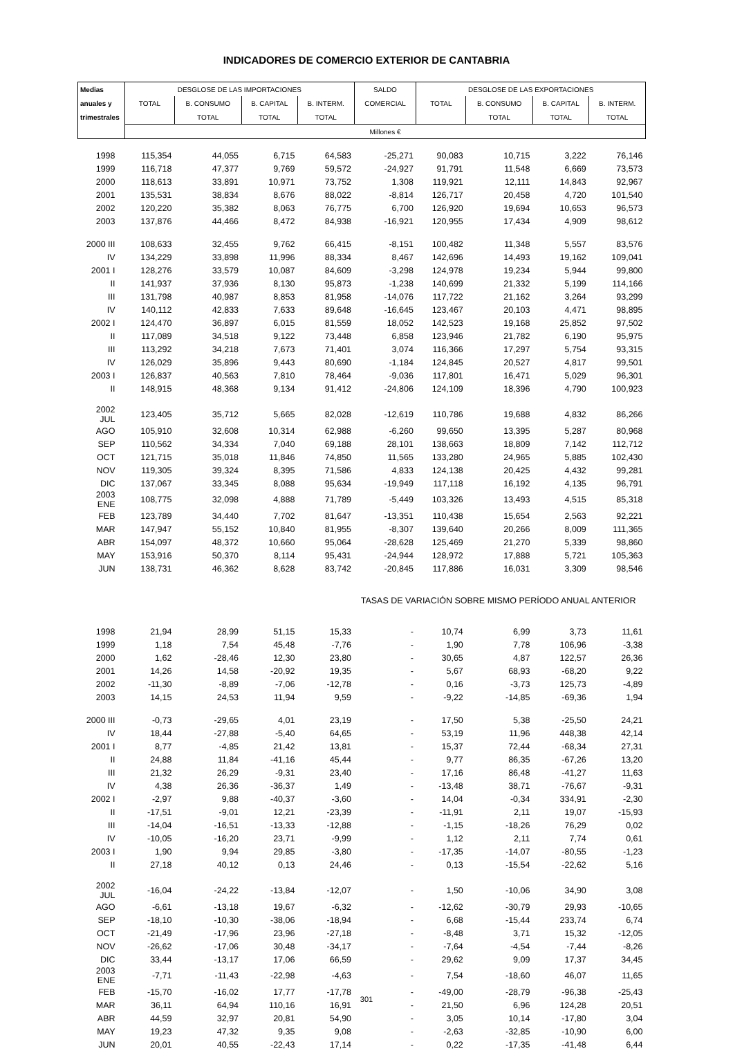INDICADORES DE COMERCIO EXTERIOR DE CANTABRIA
| Medias | DESGLOSE DE LAS IMPORTACIONES | | | | SALDO | DESGLOSE DE LAS EXPORTACIONES | | | |
| --- | --- | --- | --- | --- | --- | --- | --- | --- | --- |
| anuales y | TOTAL | B. CONSUMO | B. CAPITAL | B. INTERM. | COMERCIAL | TOTAL | B. CONSUMO | B. CAPITAL | B. INTERM. |
| trimestrales | | TOTAL | TOTAL | TOTAL | | | TOTAL | TOTAL | TOTAL |
| | Millones € | | | | | | | | |
| 1998 | 115,354 | 44,055 | 6,715 | 64,583 | -25,271 | 90,083 | 10,715 | 3,222 | 76,146 |
| 1999 | 116,718 | 47,377 | 9,769 | 59,572 | -24,927 | 91,791 | 11,548 | 6,669 | 73,573 |
| 2000 | 118,613 | 33,891 | 10,971 | 73,752 | 1,308 | 119,921 | 12,111 | 14,843 | 92,967 |
| 2001 | 135,531 | 38,834 | 8,676 | 88,022 | -8,814 | 126,717 | 20,458 | 4,720 | 101,540 |
| 2002 | 120,220 | 35,382 | 8,063 | 76,775 | 6,700 | 126,920 | 19,694 | 10,653 | 96,573 |
| 2003 | 137,876 | 44,466 | 8,472 | 84,938 | -16,921 | 120,955 | 17,434 | 4,909 | 98,612 |
| 2000 III | 108,633 | 32,455 | 9,762 | 66,415 | -8,151 | 100,482 | 11,348 | 5,557 | 83,576 |
| IV | 134,229 | 33,898 | 11,996 | 88,334 | 8,467 | 142,696 | 14,493 | 19,162 | 109,041 |
| 2001 I | 128,276 | 33,579 | 10,087 | 84,609 | -3,298 | 124,978 | 19,234 | 5,944 | 99,800 |
| II | 141,937 | 37,936 | 8,130 | 95,873 | -1,238 | 140,699 | 21,332 | 5,199 | 114,166 |
| III | 131,798 | 40,987 | 8,853 | 81,958 | -14,076 | 117,722 | 21,162 | 3,264 | 93,299 |
| IV | 140,112 | 42,833 | 7,633 | 89,648 | -16,645 | 123,467 | 20,103 | 4,471 | 98,895 |
| 2002 I | 124,470 | 36,897 | 6,015 | 81,559 | 18,052 | 142,523 | 19,168 | 25,852 | 97,502 |
| II | 117,089 | 34,518 | 9,122 | 73,448 | 6,858 | 123,946 | 21,782 | 6,190 | 95,975 |
| III | 113,292 | 34,218 | 7,673 | 71,401 | 3,074 | 116,366 | 17,297 | 5,754 | 93,315 |
| IV | 126,029 | 35,896 | 9,443 | 80,690 | -1,184 | 124,845 | 20,527 | 4,817 | 99,501 |
| 2003 I | 126,837 | 40,563 | 7,810 | 78,464 | -9,036 | 117,801 | 16,471 | 5,029 | 96,301 |
| II | 148,915 | 48,368 | 9,134 | 91,412 | -24,806 | 124,109 | 18,396 | 4,790 | 100,923 |
| 2002 JUL | 123,405 | 35,712 | 5,665 | 82,028 | -12,619 | 110,786 | 19,688 | 4,832 | 86,266 |
| AGO | 105,910 | 32,608 | 10,314 | 62,988 | -6,260 | 99,650 | 13,395 | 5,287 | 80,968 |
| SEP | 110,562 | 34,334 | 7,040 | 69,188 | 28,101 | 138,663 | 18,809 | 7,142 | 112,712 |
| OCT | 121,715 | 35,018 | 11,846 | 74,850 | 11,565 | 133,280 | 24,965 | 5,885 | 102,430 |
| NOV | 119,305 | 39,324 | 8,395 | 71,586 | 4,833 | 124,138 | 20,425 | 4,432 | 99,281 |
| DIC | 137,067 | 33,345 | 8,088 | 95,634 | -19,949 | 117,118 | 16,192 | 4,135 | 96,791 |
| 2003 ENE | 108,775 | 32,098 | 4,888 | 71,789 | -5,449 | 103,326 | 13,493 | 4,515 | 85,318 |
| FEB | 123,789 | 34,440 | 7,702 | 81,647 | -13,351 | 110,438 | 15,654 | 2,563 | 92,221 |
| MAR | 147,947 | 55,152 | 10,840 | 81,955 | -8,307 | 139,640 | 20,266 | 8,009 | 111,365 |
| ABR | 154,097 | 48,372 | 10,660 | 95,064 | -28,628 | 125,469 | 21,270 | 5,339 | 98,860 |
| MAY | 153,916 | 50,370 | 8,114 | 95,431 | -24,944 | 128,972 | 17,888 | 5,721 | 105,363 |
| JUN | 138,731 | 46,362 | 8,628 | 83,742 | -20,845 | 117,886 | 16,031 | 3,309 | 98,546 |
| TASAS DE VARIACIÓN SOBRE MISMO PERÍODO ANUAL ANTERIOR | | | | | | | | | |
| 1998 | 21,94 | 28,99 | 51,15 | 15,33 | - | 10,74 | 6,99 | 3,73 | 11,61 |
| 1999 | 1,18 | 7,54 | 45,48 | -7,76 | - | 1,90 | 7,78 | 106,96 | -3,38 |
| 2000 | 1,62 | -28,46 | 12,30 | 23,80 | - | 30,65 | 4,87 | 122,57 | 26,36 |
| 2001 | 14,26 | 14,58 | -20,92 | 19,35 | - | 5,67 | 68,93 | -68,20 | 9,22 |
| 2002 | -11,30 | -8,89 | -7,06 | -12,78 | - | 0,16 | -3,73 | 125,73 | -4,89 |
| 2003 | 14,15 | 24,53 | 11,94 | 9,59 | - | -9,22 | -14,85 | -69,36 | 1,94 |
| 2000 III | -0,73 | -29,65 | 4,01 | 23,19 | - | 17,50 | 5,38 | -25,50 | 24,21 |
| IV | 18,44 | -27,88 | -5,40 | 64,65 | - | 53,19 | 11,96 | 448,38 | 42,14 |
| 2001 I | 8,77 | -4,85 | 21,42 | 13,81 | - | 15,37 | 72,44 | -68,34 | 27,31 |
| II | 24,88 | 11,84 | -41,16 | 45,44 | - | 9,77 | 86,35 | -67,26 | 13,20 |
| III | 21,32 | 26,29 | -9,31 | 23,40 | - | 17,16 | 86,48 | -41,27 | 11,63 |
| IV | 4,38 | 26,36 | -36,37 | 1,49 | - | -13,48 | 38,71 | -76,67 | -9,31 |
| 2002 I | -2,97 | 9,88 | -40,37 | -3,60 | - | 14,04 | -0,34 | 334,91 | -2,30 |
| II | -17,51 | -9,01 | 12,21 | -23,39 | - | -11,91 | 2,11 | 19,07 | -15,93 |
| III | -14,04 | -16,51 | -13,33 | -12,88 | - | -1,15 | -18,26 | 76,29 | 0,02 |
| IV | -10,05 | -16,20 | 23,71 | -9,99 | - | 1,12 | 2,11 | 7,74 | 0,61 |
| 2003 I | 1,90 | 9,94 | 29,85 | -3,80 | - | -17,35 | -14,07 | -80,55 | -1,23 |
| II | 27,18 | 40,12 | 0,13 | 24,46 | - | 0,13 | -15,54 | -22,62 | 5,16 |
| 2002 JUL | -16,04 | -24,22 | -13,84 | -12,07 | - | 1,50 | -10,06 | 34,90 | 3,08 |
| AGO | -6,61 | -13,18 | 19,67 | -6,32 | - | -12,62 | -30,79 | 29,93 | -10,65 |
| SEP | -18,10 | -10,30 | -38,06 | -18,94 | - | 6,68 | -15,44 | 233,74 | 6,74 |
| OCT | -21,49 | -17,96 | 23,96 | -27,18 | - | -8,48 | 3,71 | 15,32 | -12,05 |
| NOV | -26,62 | -17,06 | 30,48 | -34,17 | - | -7,64 | -4,54 | -7,44 | -8,26 |
| DIC | 33,44 | -13,17 | 17,06 | 66,59 | - | 29,62 | 9,09 | 17,37 | 34,45 |
| 2003 ENE | -7,71 | -11,43 | -22,98 | -4,63 | - | 7,54 | -18,60 | 46,07 | 11,65 |
| FEB | -15,70 | -16,02 | 17,77 | -17,78 | - | -49,00 | -28,79 | -96,38 | -25,43 |
| MAR | 36,11 | 64,94 | 110,16 | 16,91 | - | 21,50 | 6,96 | 124,28 | 20,51 |
| ABR | 44,59 | 32,97 | 20,81 | 54,90 | - | 3,05 | 10,14 | -17,80 | 3,04 |
| MAY | 19,23 | 47,32 | 9,35 | 9,08 | - | -2,63 | -32,85 | -10,90 | 6,00 |
| JUN | 20,01 | 40,55 | -22,43 | 17,14 | - | 0,22 | -17,35 | -41,48 | 6,44 |
301